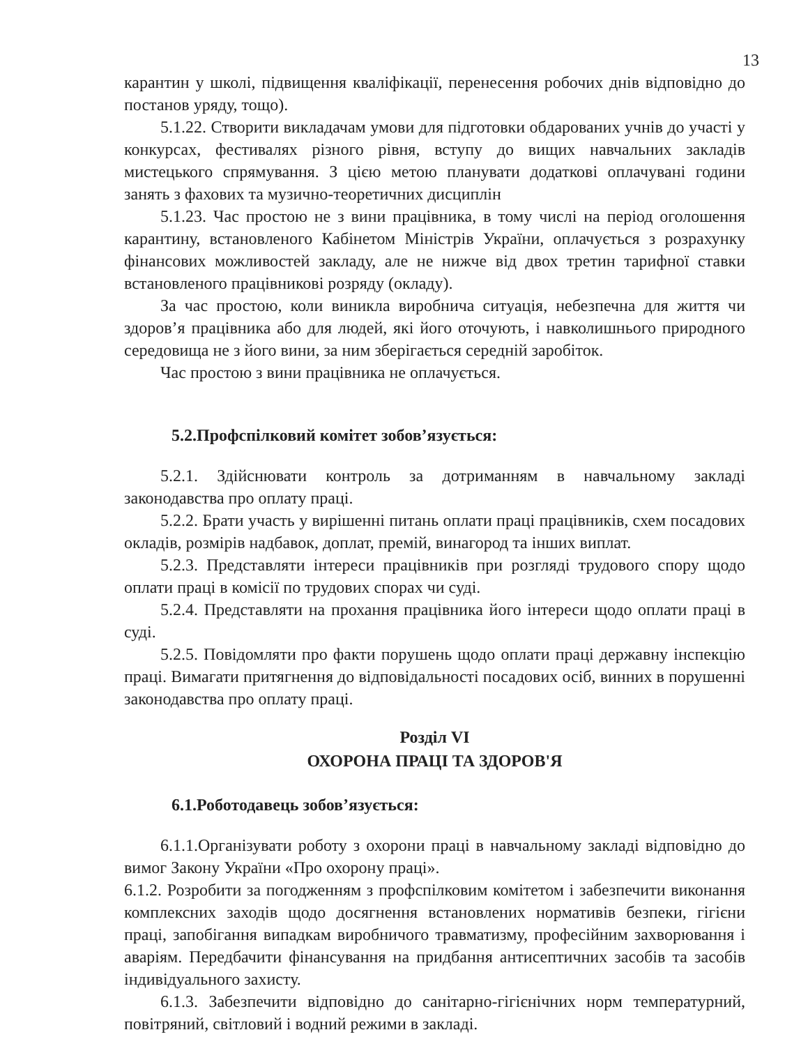13
карантин у школі, підвищення кваліфікації, перенесення робочих днів відповідно до постанов уряду, тощо).
5.1.22. Створити викладачам умови для підготовки обдарованих учнів до участі у конкурсах, фестивалях різного рівня, вступу до вищих навчальних закладів мистецького спрямування. З цією метою планувати додаткові оплачувані години занять з фахових та музично-теоретичних дисциплін
5.1.23. Час простою не з вини працівника, в тому числі на період оголошення карантину, встановленого Кабінетом Міністрів України, оплачується з розрахунку фінансових можливостей закладу, але не нижче від двох третин тарифної ставки встановленого працівникові розряду (окладу).
За час простою, коли виникла виробнича ситуація, небезпечна для життя чи здоров’я працівника або для людей, які його оточують, і навколишнього природного середовища не з його вини, за ним зберігається середній заробіток.
Час простою з вини працівника не оплачується.
5.2.Профспілковий комітет зобов’язується:
5.2.1. Здійснювати контроль за дотриманням в навчальному закладі законодавства про оплату праці.
5.2.2. Брати участь у вирішенні питань оплати праці працівників, схем посадових окладів, розмірів надбавок, доплат, премій, винагород та інших виплат.
5.2.3. Представляти інтереси працівників при розгляді трудового спору щодо оплати праці в комісії по трудових спорах чи суді.
5.2.4. Представляти на прохання працівника його інтереси щодо оплати праці в суді.
5.2.5. Повідомляти про факти порушень щодо оплати праці державну інспекцію праці. Вимагати притягнення до відповідальності посадових осіб, винних в порушенні законодавства про оплату праці.
Розділ VI
ОХОРОНА ПРАЦІ ТА ЗДОРОВ'Я
6.1.Роботодавець зобов’язується:
6.1.1.Організувати роботу з охорони праці в навчальному закладі відповідно до вимог Закону України «Про охорону праці».
6.1.2. Розробити за погодженням з профспілковим комітетом і забезпечити виконання комплексних заходів щодо досягнення встановлених нормативів безпеки, гігієни праці, запобігання випадкам виробничого травматизму, професійним захворювання і аваріям. Передбачити фінансування на придбання антисептичних засобів та засобів індивідуального захисту.
6.1.3. Забезпечити відповідно до санітарно-гігієнічних норм температурний, повітряний, світловий і водний режими в закладі.